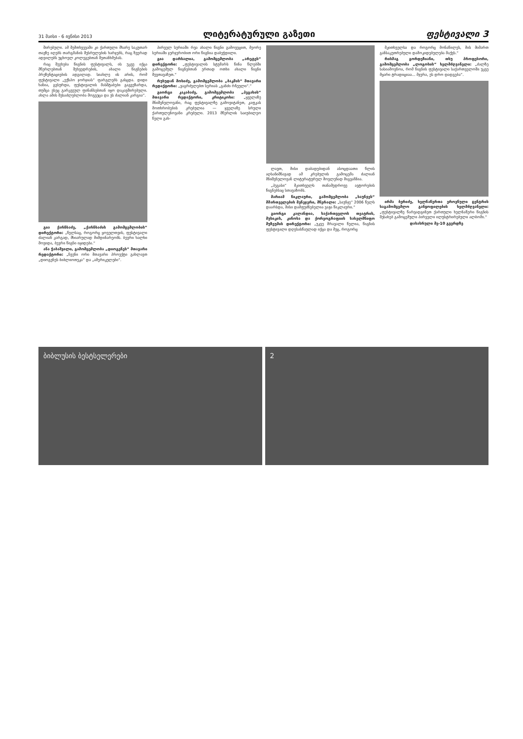31 მაისი - 6 ივნისი 2013 ლიტერატურული გაზეთი ფესტივალი 3
შირებული. ამ შემთხვევაში კი ქართული მხარე საკუთარ თავზე იღებს თარგმანის შესრულების ხარჯებს, რაც ზვერად ადვილებს უცხოელ კოლეგებთან შეთანხმებას.
რაც შეეხება წიგნის ფესტივალს, ის უკვე იქცა მწერლებთან შეხვედრების, ახალი წიგნების პრეზენტაციების ადგილად. სიახლე ის არის, რომ ფესტივალი „ექსპო ჯორჯიას“ ფარგლებს გასცდა. დიდი ხანია, გვსურდა, ფესტივალის მასშტაბები გაგვეზარდა, თუმცა ესეც გარკვეულ ფინანსებთან იყო დაკავშირებული. ახლა ამის შესაძლებლობა მოგვეცა და ეს ძალიან კარგია“.
გია ქარჩხაძე, „ქარჩხაძის გამომცემლობის“ დირექტორი: „წელსაც, როგორც ყოველთვის, ფესტივალი ძალიან კარგად, მხიარულად მიმდინარეობს. ბევრი ხალხი მოვიდა, ბევრი წიგნი იყიდება.“
ანა ჭაბაშვილი, გამომცემლობა „დიოგენეს“ მთავარი რედაქტორი: „ჩვენი ორი მთავარი პროექტი გახლავთ „დიოგენეს ბიბლიოთეკა“ და „ამერიკელები“.
პირველ სერიაში რვა ახალი წიგნი გამოვეცით, მეორე სერიაში ჯერჯერობით ორი წიგნია დაბეჭდილი.
გია დარსალია, გამომცემლობა „არეტეს“ დირექტორი: „ფესტივალის სტუმარს წინა წლებში გამოცემულ წიგნებთან ერთად ოთხი ახალი წიგნი შევთავაზეთ.“
რუსუდან მოსიძე, გამომცემლობა „ბაკმის“ მთავარი რედაქტორი: „ვაგრძელებთ სერიას „განძი რჩეული“.“
გიორგი კაკაბაძე, გამომცემლობა „პეგასის“ მთავარი რედაქტორი, კრიტიკოსი: „ყველაზე მნიშვნელოვანი, რაც ფესტივალზე გამოვიტანეთ, კაფკას მოთხრობების კრებულია — ყველაზე სრული ქართულენოვანი კრებული. 2013 მწერლის საიუბილეო წელი გახ-
ლავთ, მისი დაბადებიდან ასოცდაათი წლის აღსანიშნავად ამ კრებულის გამოცემა ძალიან მნიშვნელოვან ლიტერატურულ მოვლენად მიგვაჩნია.
„პეგასი“ მკითხველს თანამედროვე ავტორების წიგნებსაც სთავაზობს.
მარიამ წიკლაური, გამომცემლობა „საუნჯეს“ მმართველების მენეჯერი, მწერალი: „საუნჯე“ 2006 წელს დაარსდა, მისი დამფუძნებელია ვაჟა წიკლაური.“
გიორგი კალანდია, საქართველოს თეატრის, მუსიკის, კინოსა და ქორეოგრაფიის სახელმწიფო მუზეუმის დირექტორი: „უკვე მრავალი წელია, წიგნის ფესტივალი დღესასწაულად იქცა და მეც, როგორც
მკითხველსა და როგორც მონაწილეს, მის მიმართ განსაკუთრებული დამოკიდებულება მაქვს.“
რისმაგ გორდეზიანი, თსუ პროფესორი, გამომცემლობა „ლოგოსის“ ხელმძღვანელი: „ძალზე სასიამოვნოა, რომ წიგნის ფესტივალი საქართველოში უკვე მყარი ტრადიციაა... მჯერა, ეს დრო დადგება“.
ირმა ბერიძე, ხელნაწერთა ეროვნული ცენტრის საგამომცემლო განყოფილების ხელმძღვანელი: „ფესტივალზე წარვადგინეთ ქართული ხელნაწერი წიგნის შესახებ გამოცემული პირველი ილუსტრირებული ალბომი.“
დასასრული მე-10 გვერდზე
ბიბლუსის ბესტსელერები 2